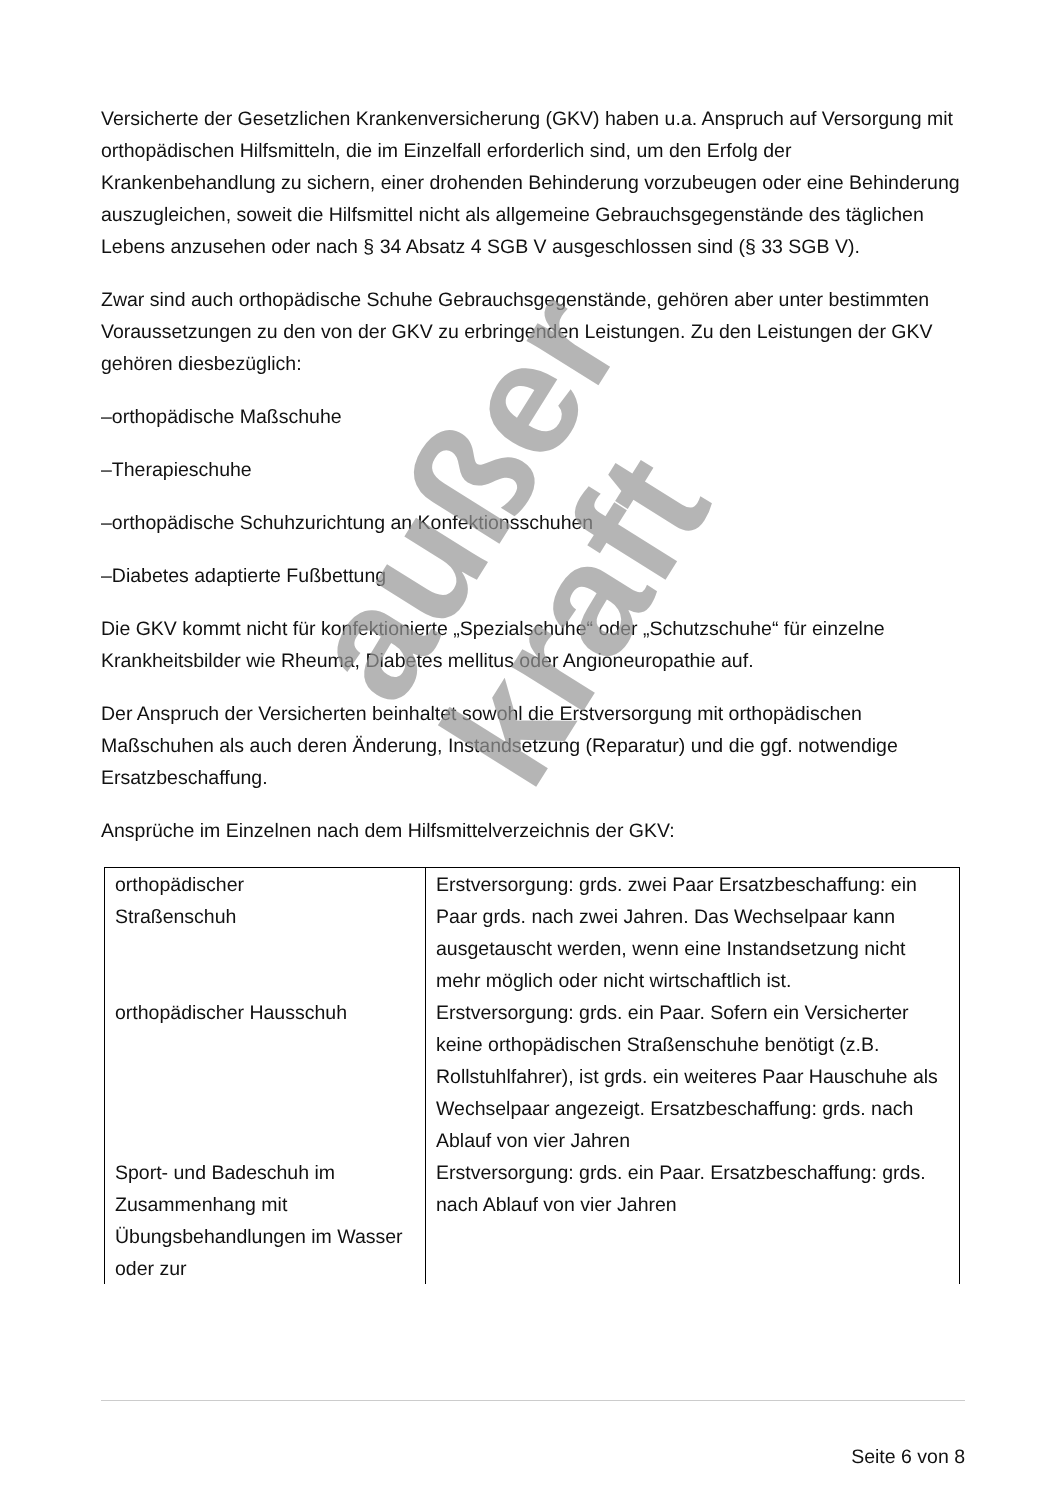Versicherte der Gesetzlichen Krankenversicherung (GKV) haben u.a. Anspruch auf Versorgung mit orthopädischen Hilfsmitteln, die im Einzelfall erforderlich sind, um den Erfolg der Krankenbehandlung zu sichern, einer drohenden Behinderung vorzubeugen oder eine Behinderung auszugleichen, soweit die Hilfsmittel nicht als allgemeine Gebrauchsgegenstände des täglichen Lebens anzusehen oder nach § 34 Absatz 4 SGB V ausgeschlossen sind (§ 33 SGB V).
Zwar sind auch orthopädische Schuhe Gebrauchsgegenstände, gehören aber unter bestimmten Voraussetzungen zu den von der GKV zu erbringenden Leistungen. Zu den Leistungen der GKV gehören diesbezüglich:
–orthopädische Maßschuhe
–Therapieschuhe
–orthopädische Schuhzurichtung an Konfektionsschuhen
–Diabetes adaptierte Fußbettung
Die GKV kommt nicht für konfektionierte „Spezialschuhe“ oder „Schutzschuhe“ für einzelne Krankheitsbilder wie Rheuma, Diabetes mellitus oder Angioneuropathie auf.
Der Anspruch der Versicherten beinhaltet sowohl die Erstversorgung mit orthopädischen Maßschuhen als auch deren Änderung, Instandsetzung (Reparatur) und die ggf. notwendige Ersatzbeschaffung.
Ansprüche im Einzelnen nach dem Hilfsmittelverzeichnis der GKV:
| orthopädischer Straßenschuh | Erstversorgung: grds. zwei Paar Ersatzbeschaffung: ein Paar grds. nach zwei Jahren. Das Wechselpaar kann ausgetauscht werden, wenn eine Instandsetzung nicht mehr möglich oder nicht wirtschaftlich ist. |
| orthopädischer Hausschuh | Erstversorgung: grds. ein Paar. Sofern ein Versicherter keine orthopädischen Straßenschuhe benötigt (z.B. Rollstuhlfahrer), ist grds. ein weiteres Paar Hauschuhe als Wechselpaar angezeigt. Ersatzbeschaffung: grds. nach Ablauf von vier Jahren |
| Sport- und Badeschuh im Zusammenhang mit Übungsbehandlungen im Wasser oder zur | Erstversorgung: grds. ein Paar. Ersatzbeschaffung: grds. nach Ablauf von vier Jahren |
außer kraft
Seite 6 von 8